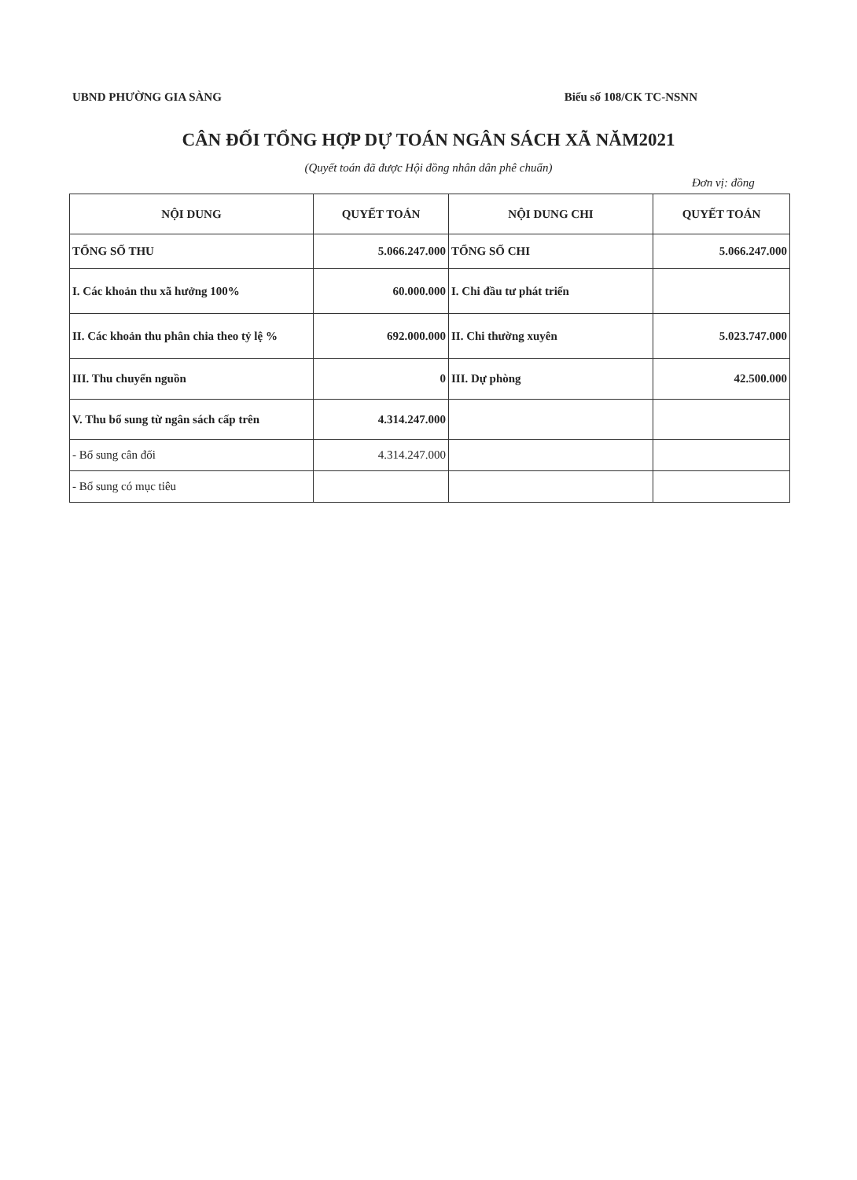UBND PHƯỜNG GIA SÀNG Biểu số 108/CK TC-NSNN
CÂN ĐỐI TỔNG HỢP DỰ TOÁN NGÂN SÁCH XÃ NĂM2021
(Quyết toán đã được Hội đồng nhân dân phê chuẩn)
Đơn vị: đồng
| NỘI DUNG | QUYẾT TOÁN | NỘI DUNG CHI | QUYẾT TOÁN |
| --- | --- | --- | --- |
| TỔNG SỐ THU | 5.066.247.000 | TỔNG SỐ CHI | 5.066.247.000 |
| I. Các khoản thu xã hưởng 100% | 60.000.000 | I. Chi đầu tư phát triển | |
| II. Các khoản thu phân chia theo tỷ lệ % | 692.000.000 | II. Chi thường xuyên | 5.023.747.000 |
| III. Thu chuyển nguồn | 0 | III. Dự phòng | 42.500.000 |
| V. Thu bổ sung từ ngân sách cấp trên | 4.314.247.000 | | |
| - Bổ sung cân đối | 4.314.247.000 | | |
| - Bổ sung có mục tiêu | | | |